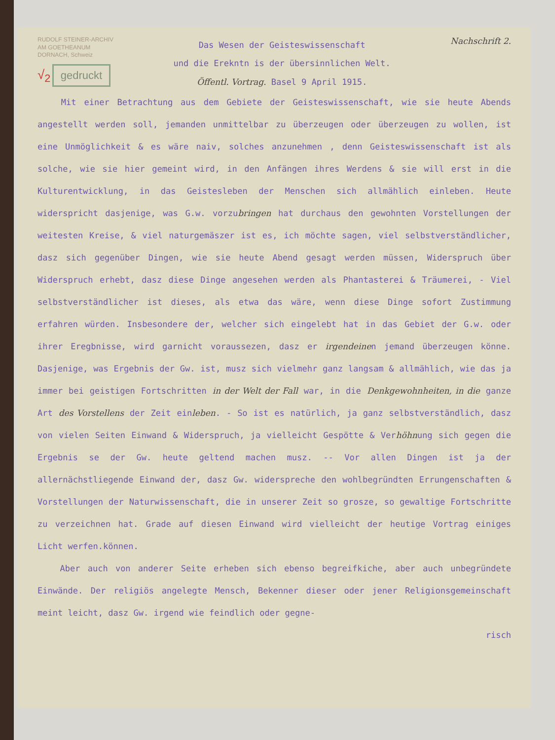RUDOLF STEINER-ARCHIV
AM GOETHEANUM
DORNACH, Schweiz
√<sub>2</sub> gedruckt
Das Wesen der Geisteswissenschaft
und die Erekntn is der übersinnlichen Welt.
Öffentl. Vortrag. Basel 9 April 1915.
Nachschrift 2.
Mit einer Betrachtung aus dem Gebiete der Geisteswissenschaft, wie sie heute Abends angestellt werden soll, jemanden unmittelbar zu überzeugen oder überzeugen zu wollen, ist eine Unmöglichkeit & es wäre naiv, solches anzunehmen , denn Geisteswissenschaft ist als solche, wie sie hier gemeint wird, in den Anfängen ihres Werdens & sie will erst in die Kulturentwicklung, in das Geistesleben der Menschen sich allmählich einleben. Heute widerspricht dasjenige, was G.w. vorzubringen hat durchaus den gewohnten Vorstellungen der weitesten Kreise, & viel naturgemäszer ist es, ich möchte sagen, viel selbstverständlicher, dasz sich gegenüber Dingen, wie sie heute Abend gesagt werden müssen, Widerspruch über Widerspruch erhebt, dasz diese Dinge angesehen werden als Phantasterei & Träumerei, - Viel selbstverständlicher ist dieses, als etwa das wäre, wenn diese Dinge sofort Zustimmung erfahren würden. Insbesondere der, welcher sich eingelebt hat in das Gebiet der G.w. oder ihrer Eregbnisse, wird garnicht voraussezen, dasz er irgendeinen jemand überzeugen könne. Dasjenige, was Ergebnis der Gw. ist, musz sich vielmehr ganz langsam & allmählich, wie das ja immer bei geistigen Fortschritten in der Welt der Fall war, in die Denkgewohnheiten, in die ganze Art des Vorstellens der Zeit einleben. - So ist es natürlich, ja ganz selbstverständlich, dasz von vielen Seiten Einwand & Widerspruch, ja vielleicht Gespötte & Verhöhnung sich gegen die Ergebnis se der Gw. heute geltend machen musz. -- Vor allen Dingen ist ja der allernächstliegende Einwand der, dasz Gw. widerspreche den wohlbegründten Errungenschaften & Vorstellungen der Naturwissenschaft, die in unserer Zeit so grosze, so gewaltige Fortschritte zu verzeichnen hat. Grade auf diesen Einwand wird vielleicht der heutige Vortrag einiges Licht werfen.können.
Aber auch von anderer Seite erheben sich ebenso begreifkiche, aber auch unbegründete Einwände. Der religiös angelegte Mensch, Bekenner dieser oder jener Religionsgemeinschaft meint leicht, dasz Gw. irgend wie feindlich oder gegne-
risch